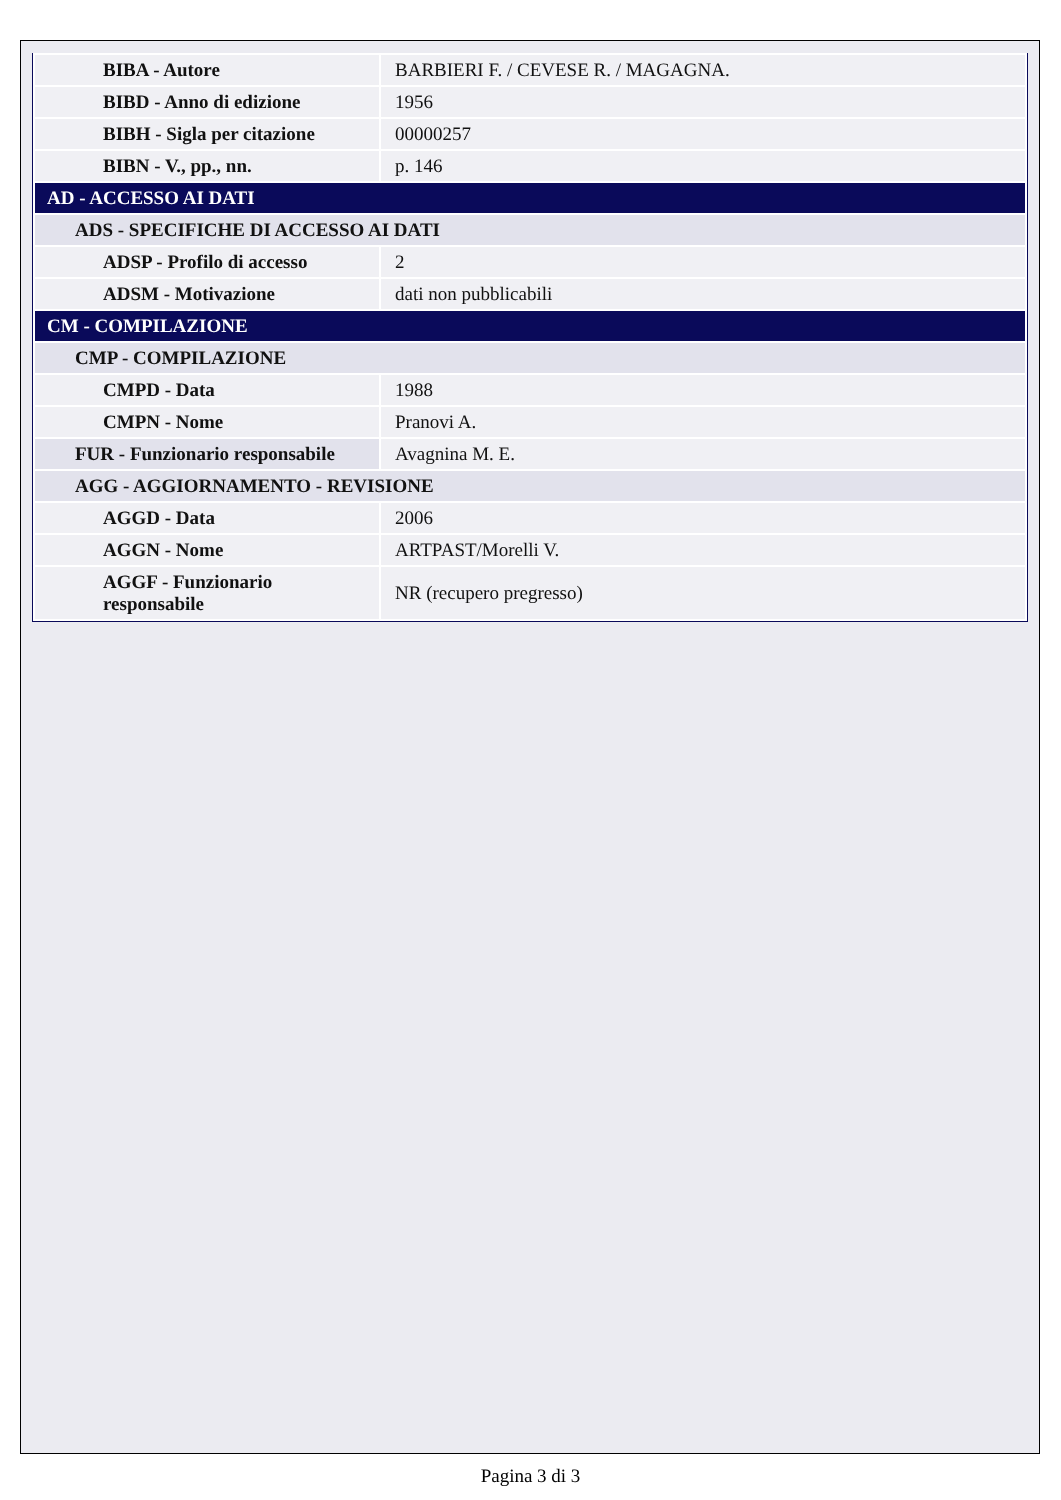| BIBA - Autore | BARBIERI F. / CEVESE R. / MAGAGNA. |
| BIBD - Anno di edizione | 1956 |
| BIBH - Sigla per citazione | 00000257 |
| BIBN - V., pp., nn. | p. 146 |
| AD - ACCESSO AI DATI | |
| ADS - SPECIFICHE DI ACCESSO AI DATI | |
| ADSP - Profilo di accesso | 2 |
| ADSM - Motivazione | dati non pubblicabili |
| CM - COMPILAZIONE | |
| CMP - COMPILAZIONE | |
| CMPD - Data | 1988 |
| CMPN - Nome | Pranovi A. |
| FUR - Funzionario responsabile | Avagnina M. E. |
| AGG - AGGIORNAMENTO - REVISIONE | |
| AGGD - Data | 2006 |
| AGGN - Nome | ARTPAST/Morelli V. |
| AGGF - Funzionario responsabile | NR (recupero pregresso) |
Pagina 3 di 3